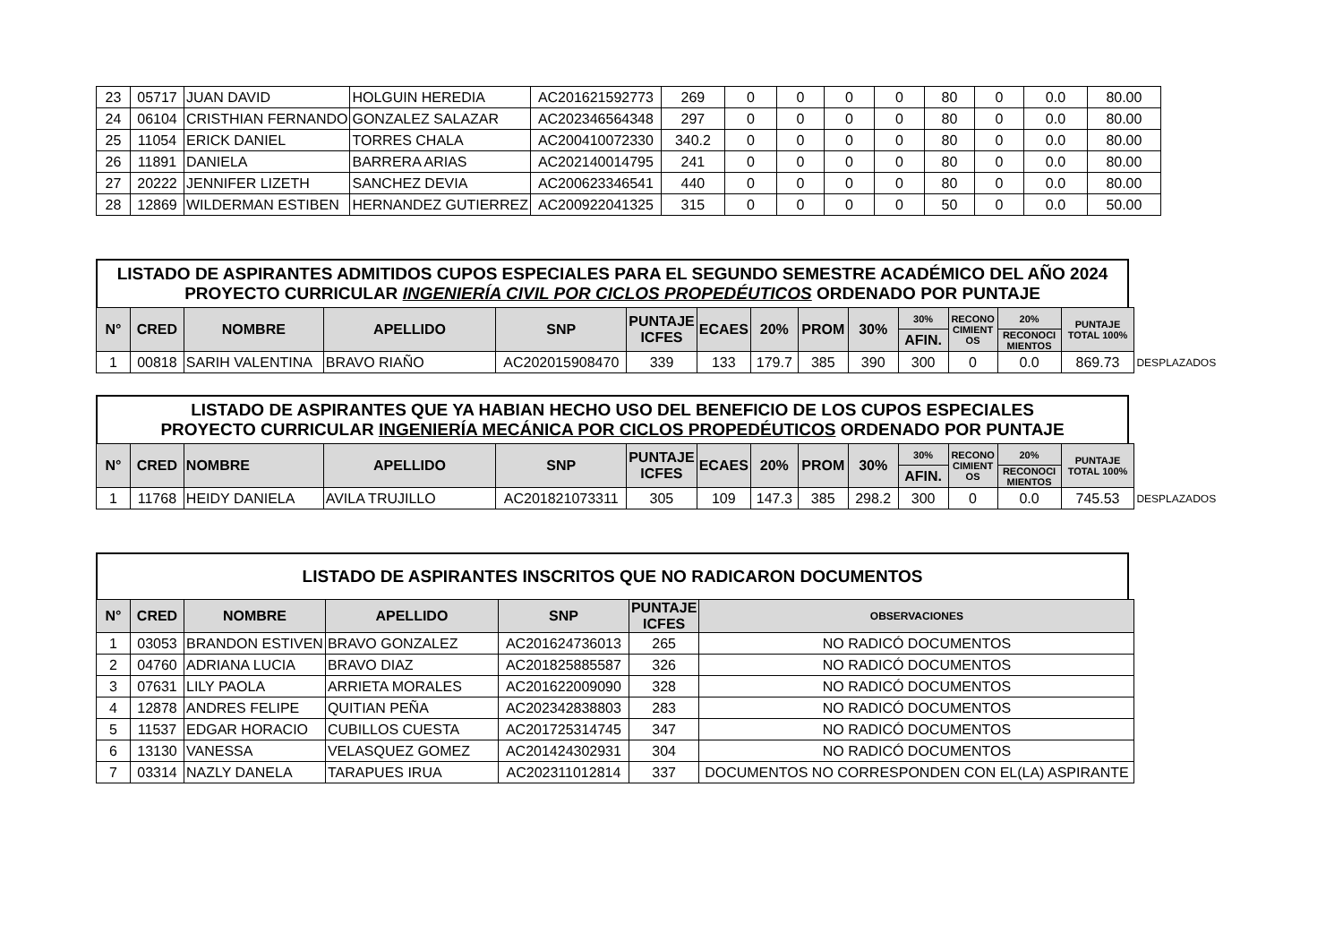| 23 | 05717 | JUAN DAVID | HOLGUIN HEREDIA | AC201621592773 | 269 | 0 | 0 | 0 | 0 | 80 | 0 | 0.0 | 80.00 |
| 24 | 06104 | CRISTHIAN FERNANDO | GONZALEZ SALAZAR | AC202346564348 | 297 | 0 | 0 | 0 | 0 | 80 | 0 | 0.0 | 80.00 |
| 25 | 11054 | ERICK DANIEL | TORRES CHALA | AC200410072330 | 340.2 | 0 | 0 | 0 | 0 | 80 | 0 | 0.0 | 80.00 |
| 26 | 11891 | DANIELA | BARRERA ARIAS | AC202140014795 | 241 | 0 | 0 | 0 | 0 | 80 | 0 | 0.0 | 80.00 |
| 27 | 20222 | JENNIFER LIZETH | SANCHEZ DEVIA | AC200623346541 | 440 | 0 | 0 | 0 | 0 | 80 | 0 | 0.0 | 80.00 |
| 28 | 12869 | WILDERMAN ESTIBEN | HERNANDEZ GUTIERREZ | AC200922041325 | 315 | 0 | 0 | 0 | 0 | 50 | 0 | 0.0 | 50.00 |
LISTADO DE ASPIRANTES ADMITIDOS CUPOS ESPECIALES PARA EL SEGUNDO SEMESTRE ACADÉMICO DEL AÑO 2024
PROYECTO CURRICULAR INGENIERÍA CIVIL POR CICLOS PROPEDÉUTICOS ORDENADO POR PUNTAJE
| N° | CRED | NOMBRE | APELLIDO | SNP | PUNTAJE ICFES | ECAES | 20% | PROM | 30% | 30% | RECONO CIMIENT OS | 20% | PUNTAJE TOTAL 100% | |
| | | | | | | | | | | AFIN. | | RECONOCI MIENTOS | | |
| 1 | 00818 | SARIH VALENTINA | BRAVO RIAÑO | AC202015908470 | 339 | 133 | 179.7 | 385 | 390 | 300 | 0 | 0.0 | 869.73 | DESPLAZADOS |
LISTADO DE ASPIRANTES QUE YA HABIAN HECHO USO DEL BENEFICIO DE LOS CUPOS ESPECIALES
PROYECTO CURRICULAR INGENIERÍA MECÁNICA POR CICLOS PROPEDÉUTICOS ORDENADO POR PUNTAJE
| N° | CRED | NOMBRE | APELLIDO | SNP | PUNTAJE ICFES | ECAES | 20% | PROM | 30% | 30% | RECONO CIMIENT OS | 20% | PUNTAJE TOTAL 100% | |
| | | | | | | | | | | AFIN. | | RECONOCI MIENTOS | | |
| 1 | 11768 | HEIDY DANIELA | AVILA TRUJILLO | AC201821073311 | 305 | 109 | 147.3 | 385 | 298.2 | 300 | 0 | 0.0 | 745.53 | DESPLAZADOS |
LISTADO DE ASPIRANTES INSCRITOS QUE NO RADICARON DOCUMENTOS
| N° | CRED | NOMBRE | APELLIDO | SNP | PUNTAJE ICFES | OBSERVACIONES |
| --- | --- | --- | --- | --- | --- | --- |
| 1 | 03053 | BRANDON ESTIVEN | BRAVO GONZALEZ | AC201624736013 | 265 | NO RADICÓ DOCUMENTOS |
| 2 | 04760 | ADRIANA LUCIA | BRAVO DIAZ | AC201825885587 | 326 | NO RADICÓ DOCUMENTOS |
| 3 | 07631 | LILY PAOLA | ARRIETA MORALES | AC201622009090 | 328 | NO RADICÓ DOCUMENTOS |
| 4 | 12878 | ANDRES FELIPE | QUITIAN PEÑA | AC202342838803 | 283 | NO RADICÓ DOCUMENTOS |
| 5 | 11537 | EDGAR HORACIO | CUBILLOS CUESTA | AC201725314745 | 347 | NO RADICÓ DOCUMENTOS |
| 6 | 13130 | VANESSA | VELASQUEZ GOMEZ | AC201424302931 | 304 | NO RADICÓ DOCUMENTOS |
| 7 | 03314 | NAZLY DANELA | TARAPUES IRUA | AC202311012814 | 337 | DOCUMENTOS NO CORRESPONDEN CON EL(LA) ASPIRANTE |